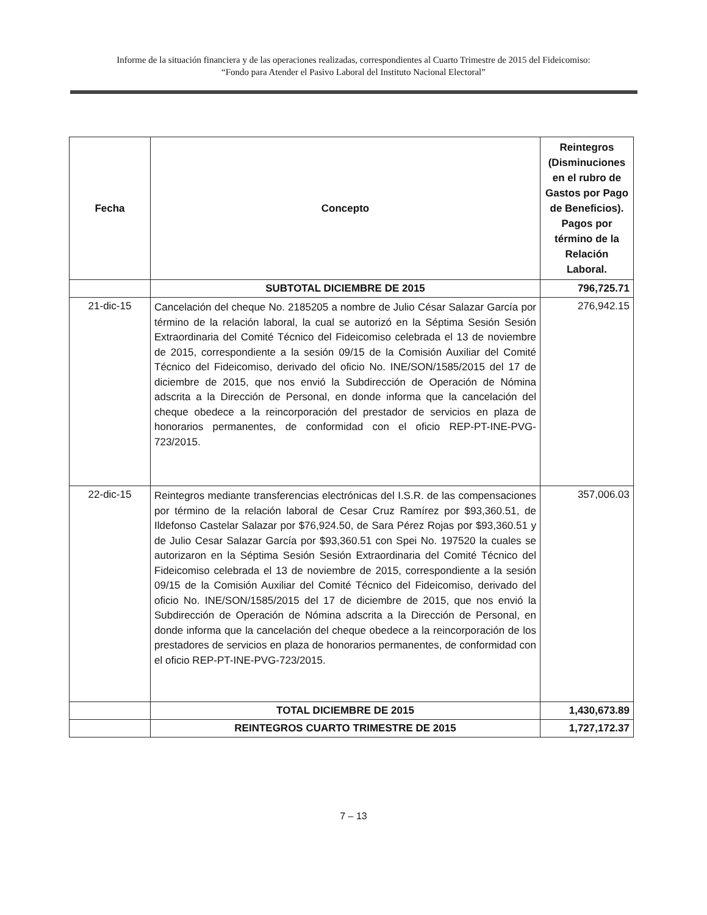Informe de la situación financiera y de las operaciones realizadas, correspondientes al Cuarto Trimestre de 2015 del Fideicomiso:
“Fondo para Atender el Pasivo Laboral del Instituto Nacional Electoral”
| Fecha | Concepto | Reintegros (Disminuciones en el rubro de Gastos por Pago de Beneficios). Pagos por término de la Relación Laboral. |
| --- | --- | --- |
| | SUBTOTAL DICIEMBRE DE 2015 | 796,725.71 |
| 21-dic-15 | Cancelación del cheque No. 2185205 a nombre de Julio César Salazar García por término de la relación laboral, la cual se autorizó en la Séptima Sesión Sesión Extraordinaria del Comité Técnico del Fideicomiso celebrada el 13 de noviembre de 2015, correspondiente a la sesión 09/15 de la Comisión Auxiliar del Comité Técnico del Fideicomiso, derivado del oficio No. INE/SON/1585/2015 del 17 de diciembre de 2015, que nos envió la Subdirección de Operación de Nómina adscrita a la Dirección de Personal, en donde informa que la cancelación del cheque obedece a la reincorporación del prestador de servicios en plaza de honorarios permanentes, de conformidad con el oficio REP-PT-INE-PVG-723/2015. | 276,942.15 |
| 22-dic-15 | Reintegros mediante transferencias electrónicas del I.S.R. de las compensaciones por término de la relación laboral de Cesar Cruz Ramírez por $93,360.51, de Ildefonso Castelar Salazar por $76,924.50, de Sara Pérez Rojas por $93,360.51 y de Julio Cesar Salazar García por $93,360.51 con Spei No. 197520 la cuales se autorizaron en la Séptima Sesión Sesión Extraordinaria del Comité Técnico del Fideicomiso celebrada el 13 de noviembre de 2015, correspondiente a la sesión 09/15 de la Comisión Auxiliar del Comité Técnico del Fideicomiso, derivado del oficio No. INE/SON/1585/2015 del 17 de diciembre de 2015, que nos envió la Subdirección de Operación de Nómina adscrita a la Dirección de Personal, en donde informa que la cancelación del cheque obedece a la reincorporación de los prestadores de servicios en plaza de honorarios permanentes, de conformidad con el oficio REP-PT-INE-PVG-723/2015. | 357,006.03 |
| | TOTAL DICIEMBRE DE 2015 | 1,430,673.89 |
| | REINTEGROS CUARTO TRIMESTRE DE 2015 | 1,727,172.37 |
7 – 13